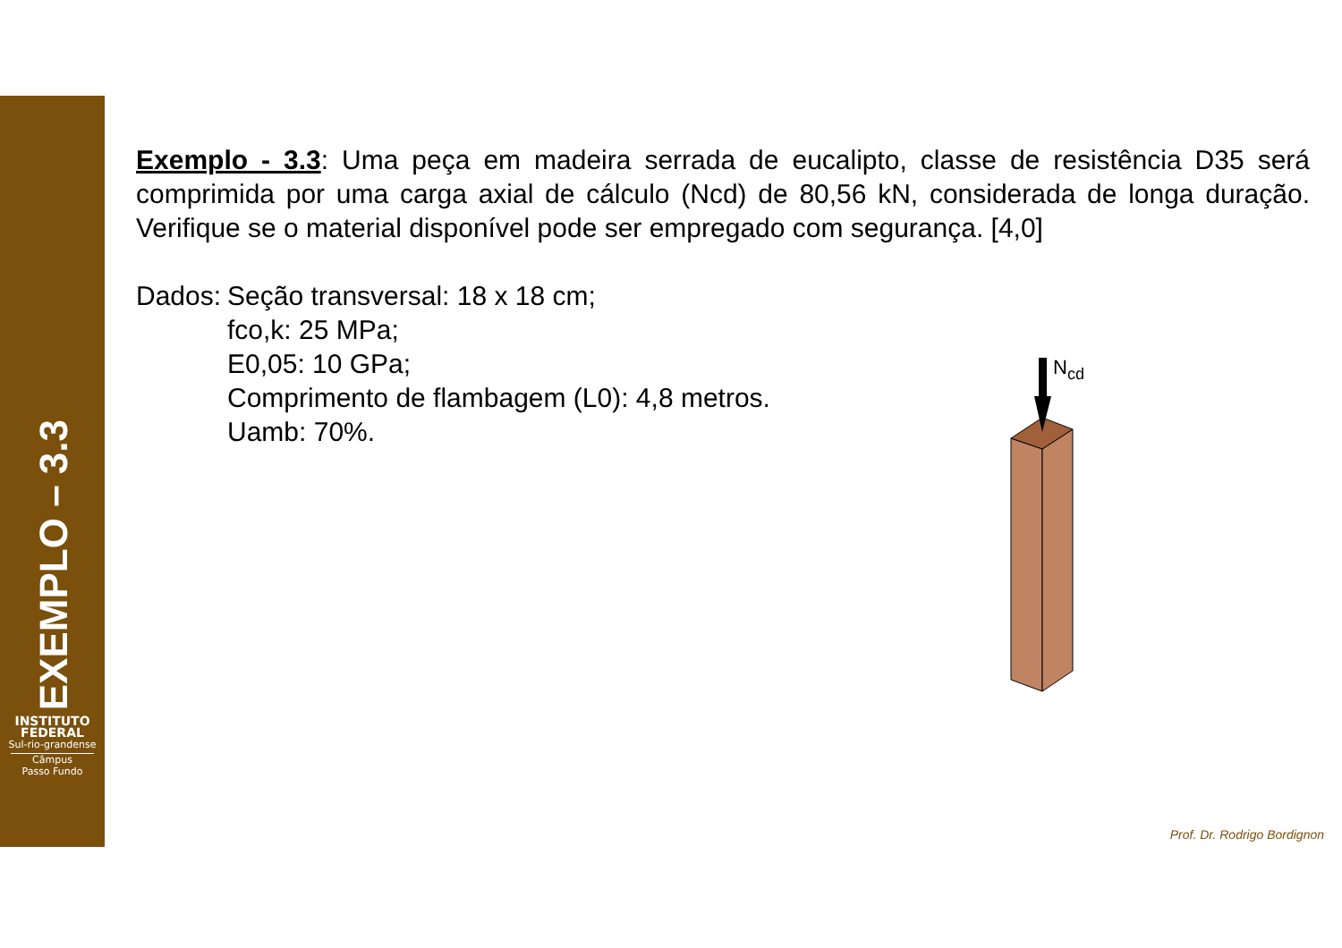EXEMPLO – 3.3
INSTITUTO
FEDERAL
Sul-rio-grandense
Câmpus
Passo Fundo
Exemplo - 3.3: Uma peça em madeira serrada de eucalipto, classe de resistência D35 será comprimida por uma carga axial de cálculo (Ncd) de 80,56 kN, considerada de longa duração. Verifique se o material disponível pode ser empregado com segurança. [4,0]
Dados:
Seção transversal: 18 x 18 cm;
fco,k: 25 MPa;
E0,05: 10 GPa;
Comprimento de flambagem (L0): 4,8 metros.
Uamb: 70%.
Ncd
Prof. Dr. Rodrigo Bordignon